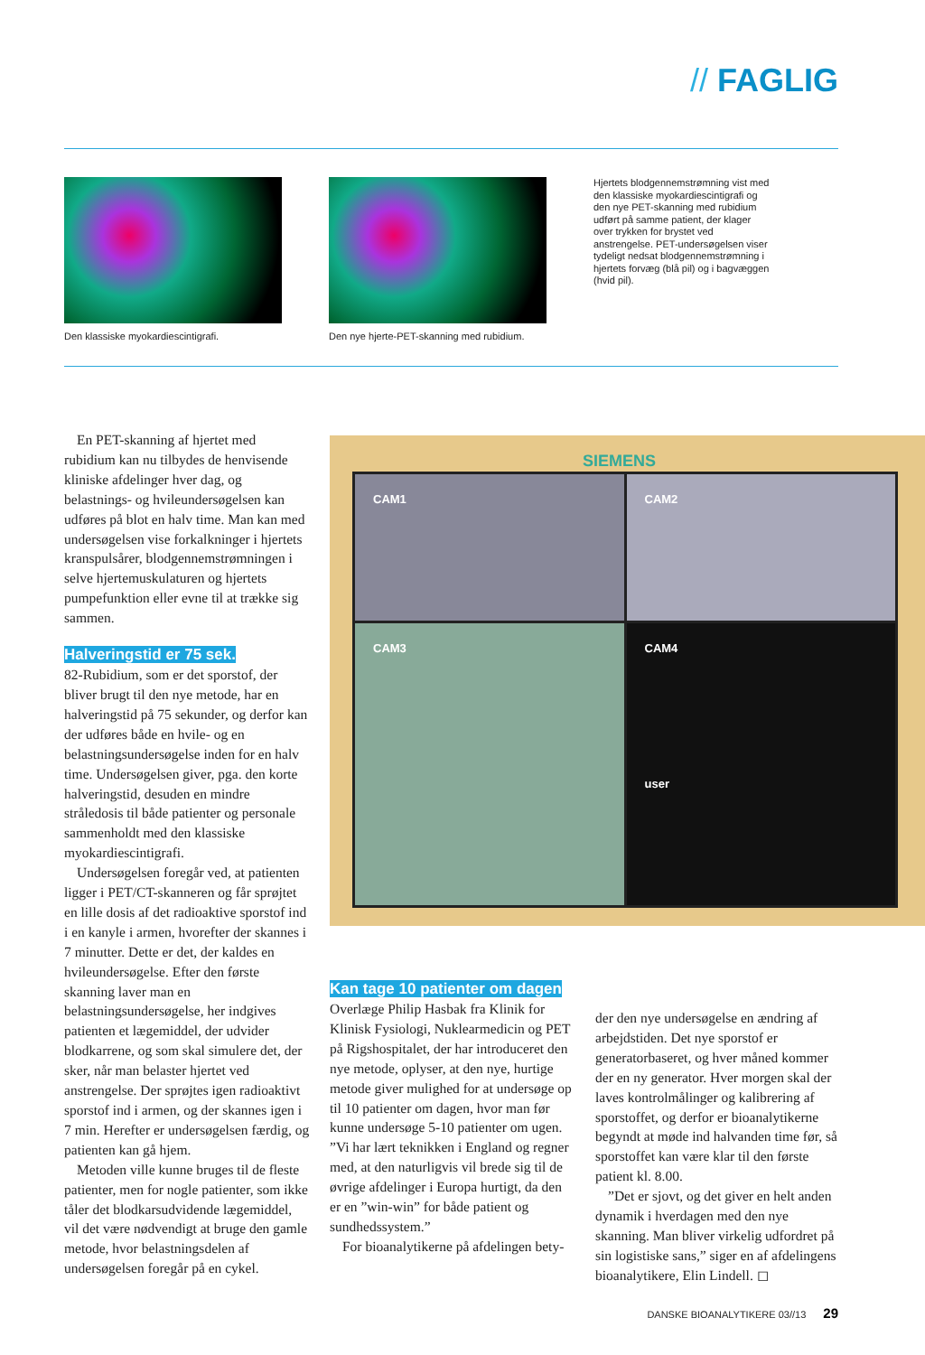// FAGLIG
Den klassiske myokardiescintigrafi. Den nye hjerte-PET-skanning med rubidium.
Hjertets blodgennemstrømning vist med den klassiske myokardiescintigrafi og den nye PET-skanning med rubidium udført på samme patient, der klager over trykken for brystet ved anstrengelse. PET-undersøgelsen viser tydeligt nedsat blodgennemstrømning i hjertets forvæg (blå pil) og i bagvæggen (hvid pil).
En PET-skanning af hjertet med rubidium kan nu tilbydes de henvisende kliniske afdelinger hver dag, og belastnings- og hvileundersøgelsen kan udføres på blot en halv time. Man kan med undersøgelsen vise forkalkninger i hjertets kranspulsårer, blodgennemstrømningen i selve hjertemuskulaturen og hjertets pumpefunktion eller evne til at trække sig sammen.
Halveringstid er 75 sek.
82-Rubidium, som er det sporstof, der bliver brugt til den nye metode, har en halveringstid på 75 sekunder, og derfor kan der udføres både en hvile- og en belastningsundersøgelse inden for en halv time. Undersøgelsen giver, pga. den korte halveringstid, desuden en mindre stråledosis til både patienter og personale sammenholdt med den klassiske myokardiescintigrafi.
Undersøgelsen foregår ved, at patienten ligger i PET/CT-skanneren og får sprøjtet en lille dosis af det radioaktive sporstof ind i en kanyle i armen, hvorefter der skannes i 7 minutter. Dette er det, der kaldes en hvileundersøgelse. Efter den første skanning laver man en belastningsundersøgelse, her indgives patienten et lægemiddel, der udvider blodkarrene, og som skal simulere det, der sker, når man belaster hjertet ved anstrengelse. Der sprøjtes igen radioaktivt sporstof ind i armen, og der skannes igen i 7 min. Herefter er undersøgelsen færdig, og patienten kan gå hjem.
Metoden ville kunne bruges til de fleste patienter, men for nogle patienter, som ikke tåler det blodkarsudvidende lægemiddel, vil det være nødvendigt at bruge den gamle metode, hvor belastningsdelen af undersøgelsen foregår på en cykel.
SIEMENS
CAM1
CAM2
CAM3
CAM4
user
Kan tage 10 patienter om dagen
Overlæge Philip Hasbak fra Klinik for Klinisk Fysiologi, Nuklearmedicin og PET på Rigshospitalet, der har introduceret den nye metode, oplyser, at den nye, hurtige metode giver mulighed for at undersøge op til 10 patienter om dagen, hvor man før kunne undersøge 5-10 patienter om ugen. ”Vi har lært teknikken i England og regner med, at den naturligvis vil brede sig til de øvrige afdelinger i Europa hurtigt, da den er en ”win-win” for både patient og sundhedssystem.”
For bioanalytikerne på afdelingen bety-
der den nye undersøgelse en ændring af arbejdstiden. Det nye sporstof er generatorbaseret, og hver måned kommer der en ny generator. Hver morgen skal der laves kontrolmålinger og kalibrering af sporstoffet, og derfor er bioanalytikerne begyndt at møde ind halvanden time før, så sporstoffet kan være klar til den første patient kl. 8.00.
”Det er sjovt, og det giver en helt anden dynamik i hverdagen med den nye skanning. Man bliver virkelig udfordret på sin logistiske sans,” siger en af afdelingens bioanalytikere, Elin Lindell. ◻
DANSKE BIOANALYTIKERE 03//13 29